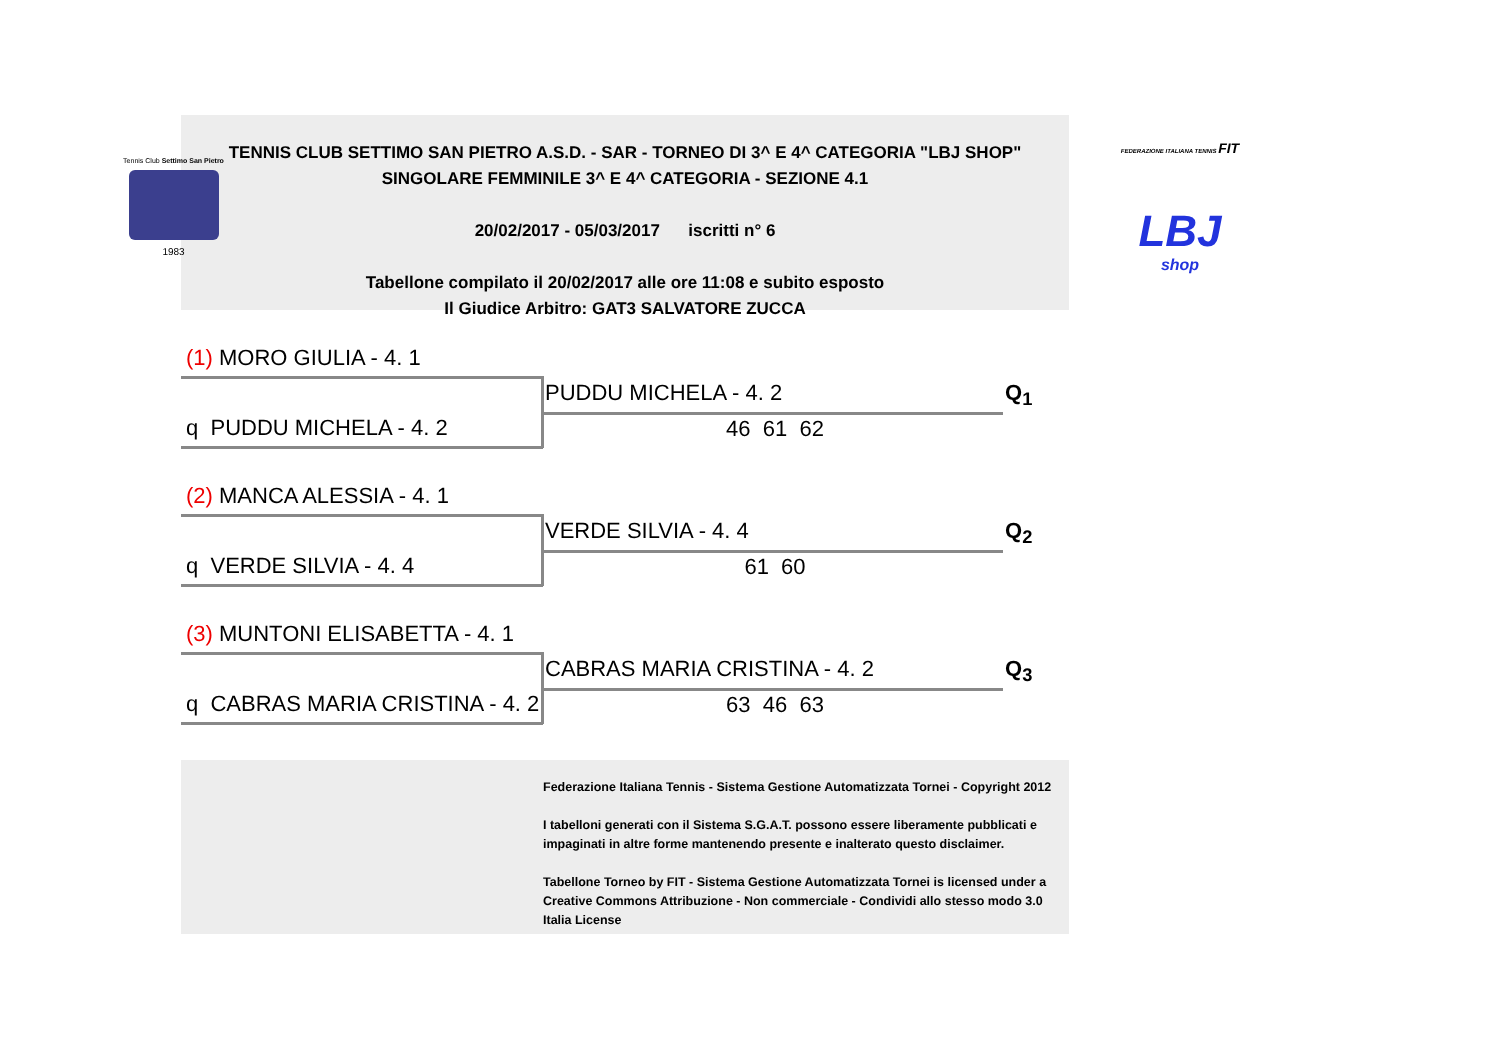Tennis Club Settimo San Pietro
1983
TENNIS CLUB SETTIMO SAN PIETRO A.S.D. - SAR - TORNEO DI 3^ E 4^ CATEGORIA "LBJ SHOP"
SINGOLARE FEMMINILE 3^ E 4^ CATEGORIA - SEZIONE 4.1
20/02/2017 - 05/03/2017 iscritti n° 6
Tabellone compilato il 20/02/2017 alle ore 11:08 e subito esposto
Il Giudice Arbitro: GAT3 SALVATORE ZUCCA
FEDERAZIONE ITALIANA TENNIS FIT
LBJ
shop
(1) MORO GIULIA - 4. 1
PUDDU MICHELA - 4. 2 Q<sub>1</sub>
q PUDDU MICHELA - 4. 2 46 61 62
(2) MANCA ALESSIA - 4. 1
VERDE SILVIA - 4. 4 Q<sub>2</sub>
q VERDE SILVIA - 4. 4 61 60
(3) MUNTONI ELISABETTA - 4. 1
CABRAS MARIA CRISTINA - 4. 2 Q<sub>3</sub>
q CABRAS MARIA CRISTINA - 4. 2
63 46 63
Federazione Italiana Tennis - Sistema Gestione Automatizzata Tornei - Copyright 2012
I tabelloni generati con il Sistema S.G.A.T. possono essere liberamente pubblicati e impaginati in altre forme mantenendo presente e inalterato questo disclaimer.
Tabellone Torneo by FIT - Sistema Gestione Automatizzata Tornei is licensed under a Creative Commons Attribuzione - Non commerciale - Condividi allo stesso modo 3.0 Italia License